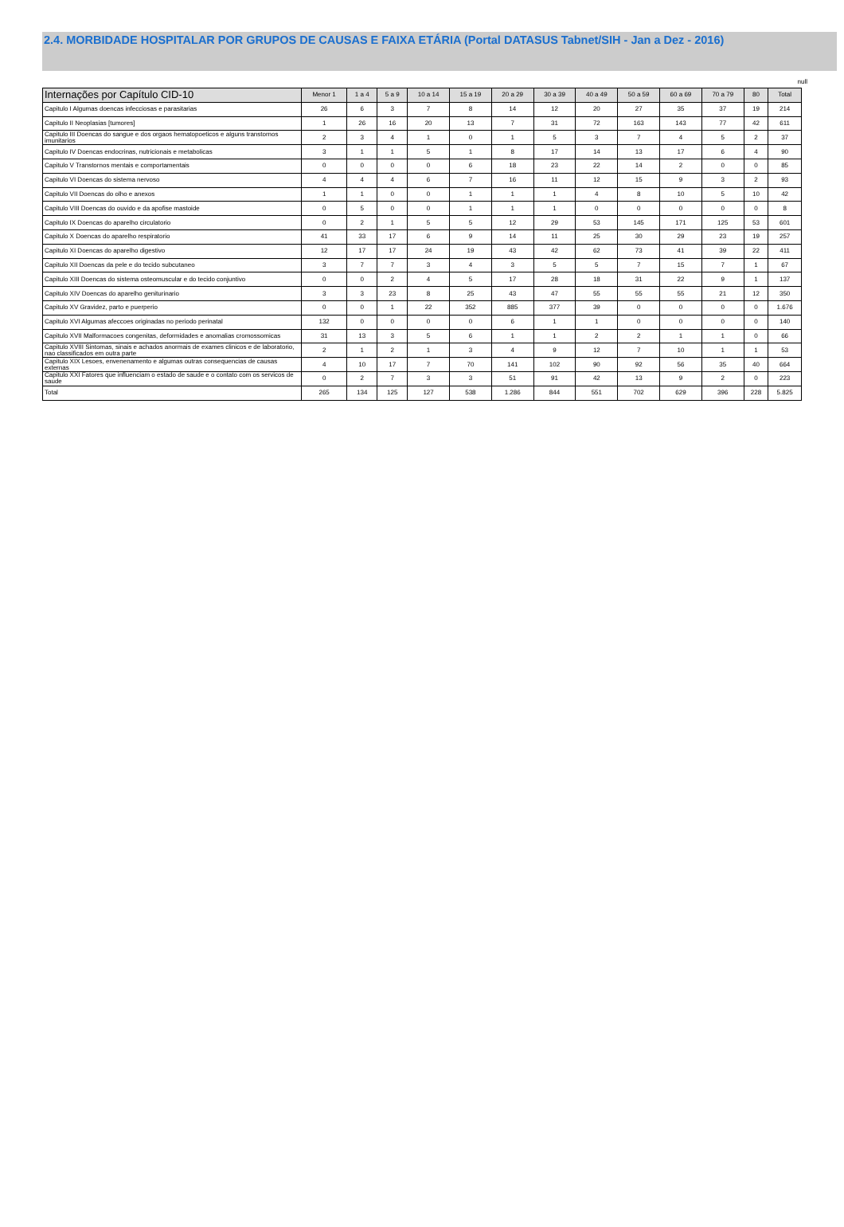2.4. MORBIDADE HOSPITALAR POR GRUPOS DE CAUSAS E FAIXA ETÁRIA (Portal DATASUS Tabnet/SIH - Jan a Dez - 2016)
null
| Internações por Capítulo CID-10 | Menor 1 | 1 a 4 | 5 a 9 | 10 a 14 | 15 a 19 | 20 a 29 | 30 a 39 | 40 a 49 | 50 a 59 | 60 a 69 | 70 a 79 | 80 | Total |
| --- | --- | --- | --- | --- | --- | --- | --- | --- | --- | --- | --- | --- | --- |
| Capitulo I Algumas doencas infecciosas e parasitarias | 26 | 6 | 3 | 7 | 8 | 14 | 12 | 20 | 27 | 35 | 37 | 19 | 214 |
| Capitulo II Neoplasias [tumores] | 1 | 26 | 16 | 20 | 13 | 7 | 31 | 72 | 163 | 143 | 77 | 42 | 611 |
| Capitulo III Doencas do sangue e dos orgaos hematopoeticos e alguns transtornos imunitarios | 2 | 3 | 4 | 1 | 0 | 1 | 5 | 3 | 7 | 4 | 5 | 2 | 37 |
| Capitulo IV Doencas endocrinas, nutricionais e metabolicas | 3 | 1 | 1 | 5 | 1 | 8 | 17 | 14 | 13 | 17 | 6 | 4 | 90 |
| Capitulo V Transtornos mentais e comportamentais | 0 | 0 | 0 | 0 | 6 | 18 | 23 | 22 | 14 | 2 | 0 | 0 | 85 |
| Capitulo VI Doencas do sistema nervoso | 4 | 4 | 4 | 6 | 7 | 16 | 11 | 12 | 15 | 9 | 3 | 2 | 93 |
| Capitulo VII Doencas do olho e anexos | 1 | 1 | 0 | 0 | 1 | 1 | 1 | 4 | 8 | 10 | 5 | 10 | 42 |
| Capitulo VIII Doencas do ouvido e da apofise mastoide | 0 | 5 | 0 | 0 | 1 | 1 | 1 | 0 | 0 | 0 | 0 | 0 | 8 |
| Capitulo IX Doencas do aparelho circulatorio | 0 | 2 | 1 | 5 | 5 | 12 | 29 | 53 | 145 | 171 | 125 | 53 | 601 |
| Capitulo X Doencas do aparelho respiratorio | 41 | 33 | 17 | 6 | 9 | 14 | 11 | 25 | 30 | 29 | 23 | 19 | 257 |
| Capitulo XI Doencas do aparelho digestivo | 12 | 17 | 17 | 24 | 19 | 43 | 42 | 62 | 73 | 41 | 39 | 22 | 411 |
| Capitulo XII Doencas da pele e do tecido subcutaneo | 3 | 7 | 7 | 3 | 4 | 3 | 5 | 5 | 7 | 15 | 7 | 1 | 67 |
| Capitulo XIII Doencas do sistema osteomuscular e do tecido conjuntivo | 0 | 0 | 2 | 4 | 5 | 17 | 28 | 18 | 31 | 22 | 9 | 1 | 137 |
| Capitulo XIV Doencas do aparelho geniturinario | 3 | 3 | 23 | 8 | 25 | 43 | 47 | 55 | 55 | 55 | 21 | 12 | 350 |
| Capitulo XV Gravidez, parto e puerperio | 0 | 0 | 1 | 22 | 352 | 885 | 377 | 39 | 0 | 0 | 0 | 0 | 1.676 |
| Capitulo XVI Algumas afeccoes originadas no periodo perinatal | 132 | 0 | 0 | 0 | 0 | 6 | 1 | 1 | 0 | 0 | 0 | 0 | 140 |
| Capitulo XVII Malformacoes congenitas, deformidades e anomalias cromossomicas | 31 | 13 | 3 | 5 | 6 | 1 | 1 | 2 | 2 | 1 | 1 | 0 | 66 |
| Capitulo XVIII Sintomas, sinais e achados anormais de exames clinicos e de laboratorio, nao classificados em outra parte | 2 | 1 | 2 | 1 | 3 | 4 | 9 | 12 | 7 | 10 | 1 | 1 | 53 |
| Capitulo XIX Lesoes, envenenamento e algumas outras consequencias de causas externas | 4 | 10 | 17 | 7 | 70 | 141 | 102 | 90 | 92 | 56 | 35 | 40 | 664 |
| Capitulo XXI Fatores que influenciam o estado de saude e o contato com os servicos de saude | 0 | 2 | 7 | 3 | 3 | 51 | 91 | 42 | 13 | 9 | 2 | 0 | 223 |
| Total | 265 | 134 | 125 | 127 | 538 | 1.286 | 844 | 551 | 702 | 629 | 396 | 228 | 5.825 |